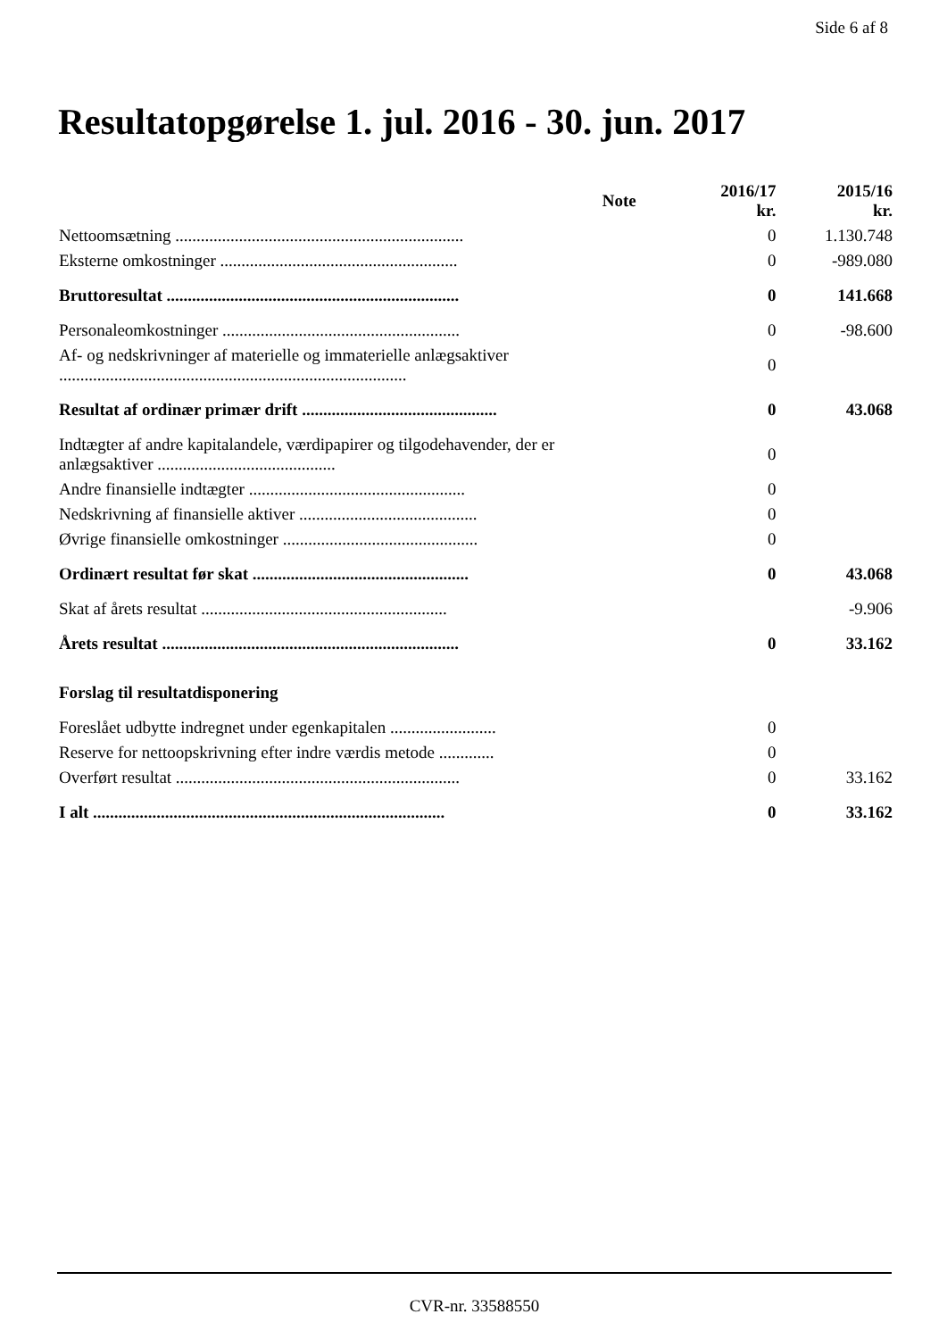Side 6 af 8
Resultatopgørelse 1. jul. 2016 - 30. jun. 2017
| | Note | 2016/17 kr. | 2015/16 kr. |
| --- | --- | --- | --- |
| Nettoomsætning .................................................................... | | 0 | 1.130.748 |
| Eksterne omkostninger ........................................................ | | 0 | -989.080 |
| Bruttoresultat ..................................................................... | | 0 | 141.668 |
| Personaleomkostninger ........................................................ | | 0 | -98.600 |
| Af- og nedskrivninger af materielle og immaterielle anlægsaktiver .................................................................................. | | 0 | |
| Resultat af ordinær primær drift .............................................. | | 0 | 43.068 |
| Indtægter af andre kapitalandele, værdipapirer og tilgodehavender, der er anlægsaktiver .......................................... | | 0 | |
| Andre finansielle indtægter ................................................... | | 0 | |
| Nedskrivning af finansielle aktiver .......................................... | | 0 | |
| Øvrige finansielle omkostninger .............................................. | | 0 | |
| Ordinært resultat før skat ................................................... | | 0 | 43.068 |
| Skat af årets resultat .......................................................... | | | -9.906 |
| Årets resultat ...................................................................... | | 0 | 33.162 |
| Forslag til resultatdisponering | | | |
| Foreslået udbytte indregnet under egenkapitalen ......................... | | 0 | |
| Reserve for nettoopskrivning efter indre værdis metode ............. | | 0 | |
| Overført resultat ................................................................... | | 0 | 33.162 |
| I alt ................................................................................... | | 0 | 33.162 |
CVR-nr. 33588550